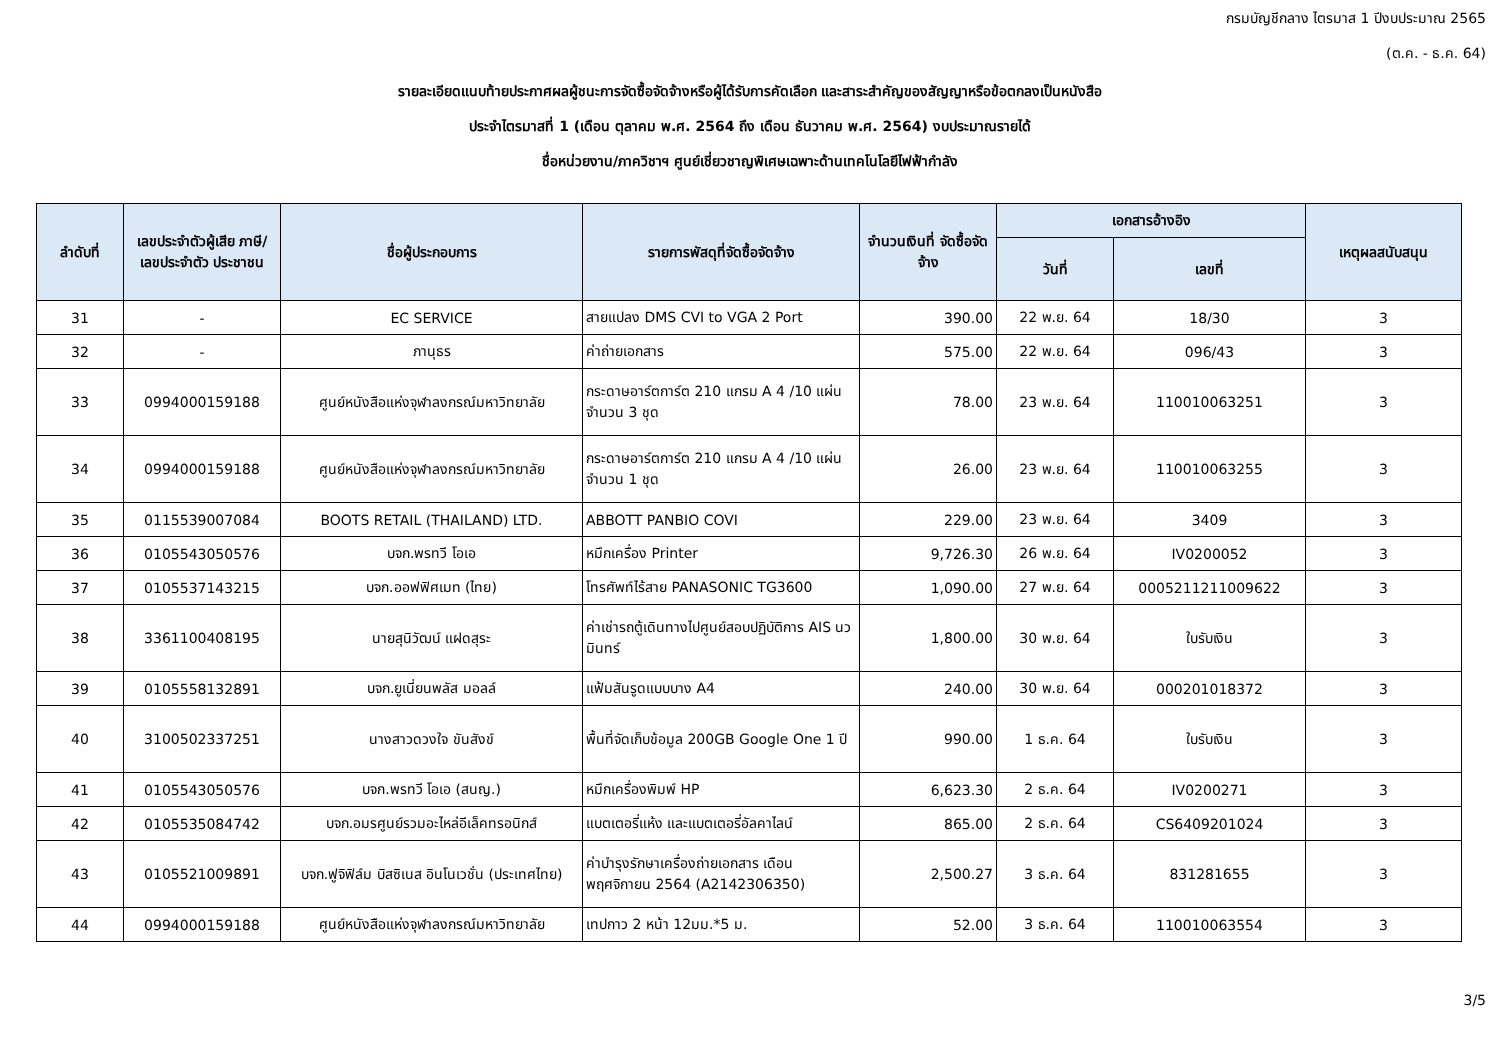กรมบัญชีกลาง ไตรมาส 1 ปีงบประมาณ 2565
(ต.ค. - ธ.ค. 64)
รายละเอียดแนบท้ายประกาศผลผู้ชนะการจัดซื้อจัดจ้างหรือผู้ได้รับการคัดเลือก และสาระสำคัญของสัญญาหรือข้อตกลงเป็นหนังสือ
ประจำไตรมาสที่ 1 (เดือน ตุลาคม พ.ศ. 2564 ถึง เดือน ธันวาคม พ.ศ. 2564) งบประมาณรายได้
ชื่อหน่วยงาน/ภาควิชาฯ ศูนย์เชี่ยวชาญพิเศษเฉพาะด้านเทคโนโลยีไฟฟ้ากำลัง
| ลำดับที่ | เลขประจำตัวผู้เสีย ภาษี/ เลขประจำตัว ประชาชน | ชื่อผู้ประกอบการ | รายการพัสดุที่จัดซื้อจัดจ้าง | จำนวนเงินที่ จัดซื้อจัดจ้าง | เอกสารอ้างอิง | | เหตุผลสนับสนุน |
| --- | --- | --- | --- | --- | --- | --- | --- |
| | | | | | วันที่ | เลขที่ | |
| 31 | - | EC SERVICE | สายแปลง DMS CVI to VGA 2 Port | 390.00 | 22 พ.ย. 64 | 18/30 | 3 |
| 32 | - | ภานุธร | ค่าถ่ายเอกสาร | 575.00 | 22 พ.ย. 64 | 096/43 | 3 |
| 33 | 0994000159188 | ศูนย์หนังสือแห่งจุฬาลงกรณ์มหาวิทยาลัย | กระดาษอาร์ตการ์ต 210 แกรม A 4 /10 แผ่น จำนวน 3 ชุด | 78.00 | 23 พ.ย. 64 | 110010063251 | 3 |
| 34 | 0994000159188 | ศูนย์หนังสือแห่งจุฬาลงกรณ์มหาวิทยาลัย | กระดาษอาร์ตการ์ต 210 แกรม A 4 /10 แผ่น จำนวน 1 ชุด | 26.00 | 23 พ.ย. 64 | 110010063255 | 3 |
| 35 | 0115539007084 | BOOTS RETAIL (THAILAND) LTD. | ABBOTT PANBIO COVI | 229.00 | 23 พ.ย. 64 | 3409 | 3 |
| 36 | 0105543050576 | บจก.พรทวี โอเอ | หมึกเครื่อง Printer | 9,726.30 | 26 พ.ย. 64 | IV0200052 | 3 |
| 37 | 0105537143215 | บจก.ออฟฟิศเมท (ไทย) | โทรศัพท์ไร้สาย PANASONIC TG3600 | 1,090.00 | 27 พ.ย. 64 | 0005211211009622 | 3 |
| 38 | 3361100408195 | นายสุนิวัฒน์ แฝดสุระ | ค่าเช่ารถตู้เดินทางไปศูนย์สอบปฏิบัติการ AIS นวมินทร์ | 1,800.00 | 30 พ.ย. 64 | ใบรับเงิน | 3 |
| 39 | 0105558132891 | บจก.ยูเนี่ยนพลัส มอลล์ | แฟ้มสันรูดแบบบาง A4 | 240.00 | 30 พ.ย. 64 | 000201018372 | 3 |
| 40 | 3100502337251 | นางสาวดวงใจ ขันสังข์ | พื้นที่จัดเก็บข้อมูล 200GB Google One 1 ปี | 990.00 | 1 ธ.ค. 64 | ใบรับเงิน | 3 |
| 41 | 0105543050576 | บจก.พรทวี โอเอ (สนญ.) | หมึกเครื่องพิมพ์ HP | 6,623.30 | 2 ธ.ค. 64 | IV0200271 | 3 |
| 42 | 0105535084742 | บจก.อมรศูนย์รวมอะไหล่อีเล็คทรอนิกส์ | แบตเตอรี่แห้ง และแบตเตอรี่อัลคาไลน์ | 865.00 | 2 ธ.ค. 64 | CS6409201024 | 3 |
| 43 | 0105521009891 | บจก.ฟูจิฟิล์ม บิสซิเนส อินโนเวชั่น (ประเทศไทย) | ค่าบำรุงรักษาเครื่องถ่ายเอกสาร เดือน พฤศจิกายน 2564 (A2142306350) | 2,500.27 | 3 ธ.ค. 64 | 831281655 | 3 |
| 44 | 0994000159188 | ศูนย์หนังสือแห่งจุฬาลงกรณ์มหาวิทยาลัย | เทปกาว 2 หน้า 12มม.*5 ม. | 52.00 | 3 ธ.ค. 64 | 110010063554 | 3 |
3/5